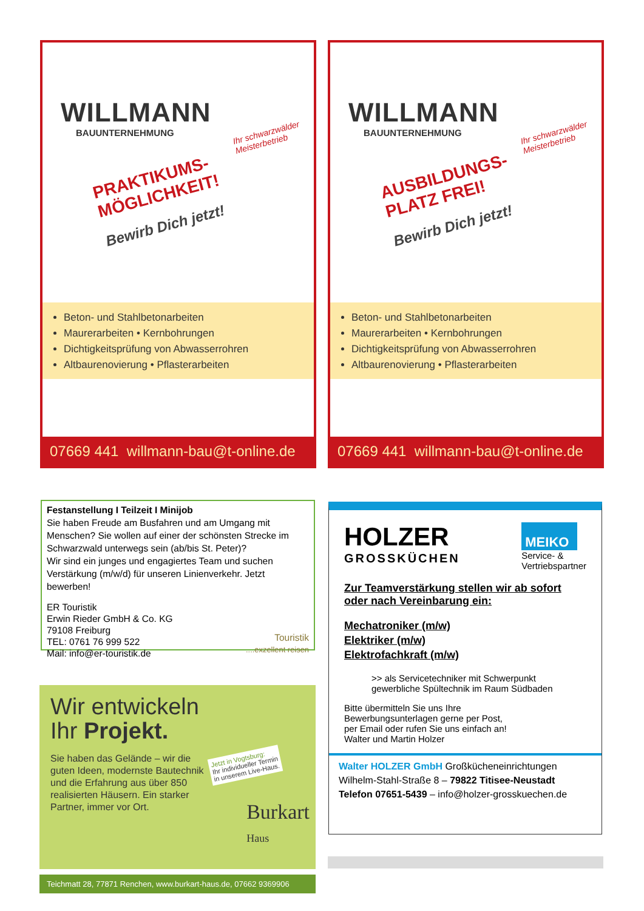Ihr schwarzwälder
Meisterbetrieb
WILLMANN
BAUUNTERNEHMUNG
PRAKTIKUMS-
MÖGLICHKEIT!
Bewirb Dich jetzt!
Beton- und Stahlbetonarbeiten
Maurerarbeiten • Kernbohrungen
Dichtigkeitsprüfung von Abwasserrohren
Altbaurenovierung • Pflasterarbeiten
07669 441 willmann-bau@t-online.de
Ihr schwarzwälder
Meisterbetrieb
WILLMANN
BAUUNTERNEHMUNG
AUSBILDUNGS-
PLATZ FREI!
Bewirb Dich jetzt!
Beton- und Stahlbetonarbeiten
Maurerarbeiten • Kernbohrungen
Dichtigkeitsprüfung von Abwasserrohren
Altbaurenovierung • Pflasterarbeiten
07669 441 willmann-bau@t-online.de
Festanstellung I Teilzeit I Minijob
Sie haben Freude am Busfahren und am Umgang mit Menschen? Sie wollen auf einer der schönsten Strecke im Schwarzwald unterwegs sein (ab/bis St. Peter)?
Wir sind ein junges und engagiertes Team und suchen Verstärkung (m/w/d) für unseren Linienverkehr. Jetzt bewerben!
ER Touristik
Erwin Rieder GmbH & Co. KG
79108 Freiburg
TEL: 0761 76 999 522
Mail: info@er-touristik.de
Touristik
....exzellent reisen
HOLZER
GROSSKÜCHEN
MEIKO
Service- &
Vertriebspartner
Zur Teamverstärkung stellen wir ab sofort oder nach Vereinbarung ein:
Mechatroniker (m/w)
Elektriker (m/w)
Elektrofachkraft (m/w)
>> als Servicetechniker mit Schwerpunkt gewerbliche Spültechnik im Raum Südbaden
Bitte übermitteln Sie uns Ihre
Bewerbungsunterlagen gerne per Post,
per Email oder rufen Sie uns einfach an!
Walter und Martin Holzer
Walter HOLZER GmbH Großkücheneinrichtungen
Wilhelm-Stahl-Straße 8 – 79822 Titisee-Neustadt
Telefon 07651-5439 – info@holzer-grosskuechen.de
Wir entwickeln
Ihr Projekt.
Sie haben das Gelände – wir die guten Ideen, modernste Bautechnik und die Erfahrung aus über 850 realisierten Häusern. Ein starker Partner, immer vor Ort.
Jetzt in Vogtsburg:
Ihr individueller Termin
in unserem Live-Haus.
Burkart
Haus
Teichmatt 28, 77871 Renchen, www.burkart-haus.de, 07662 9369906